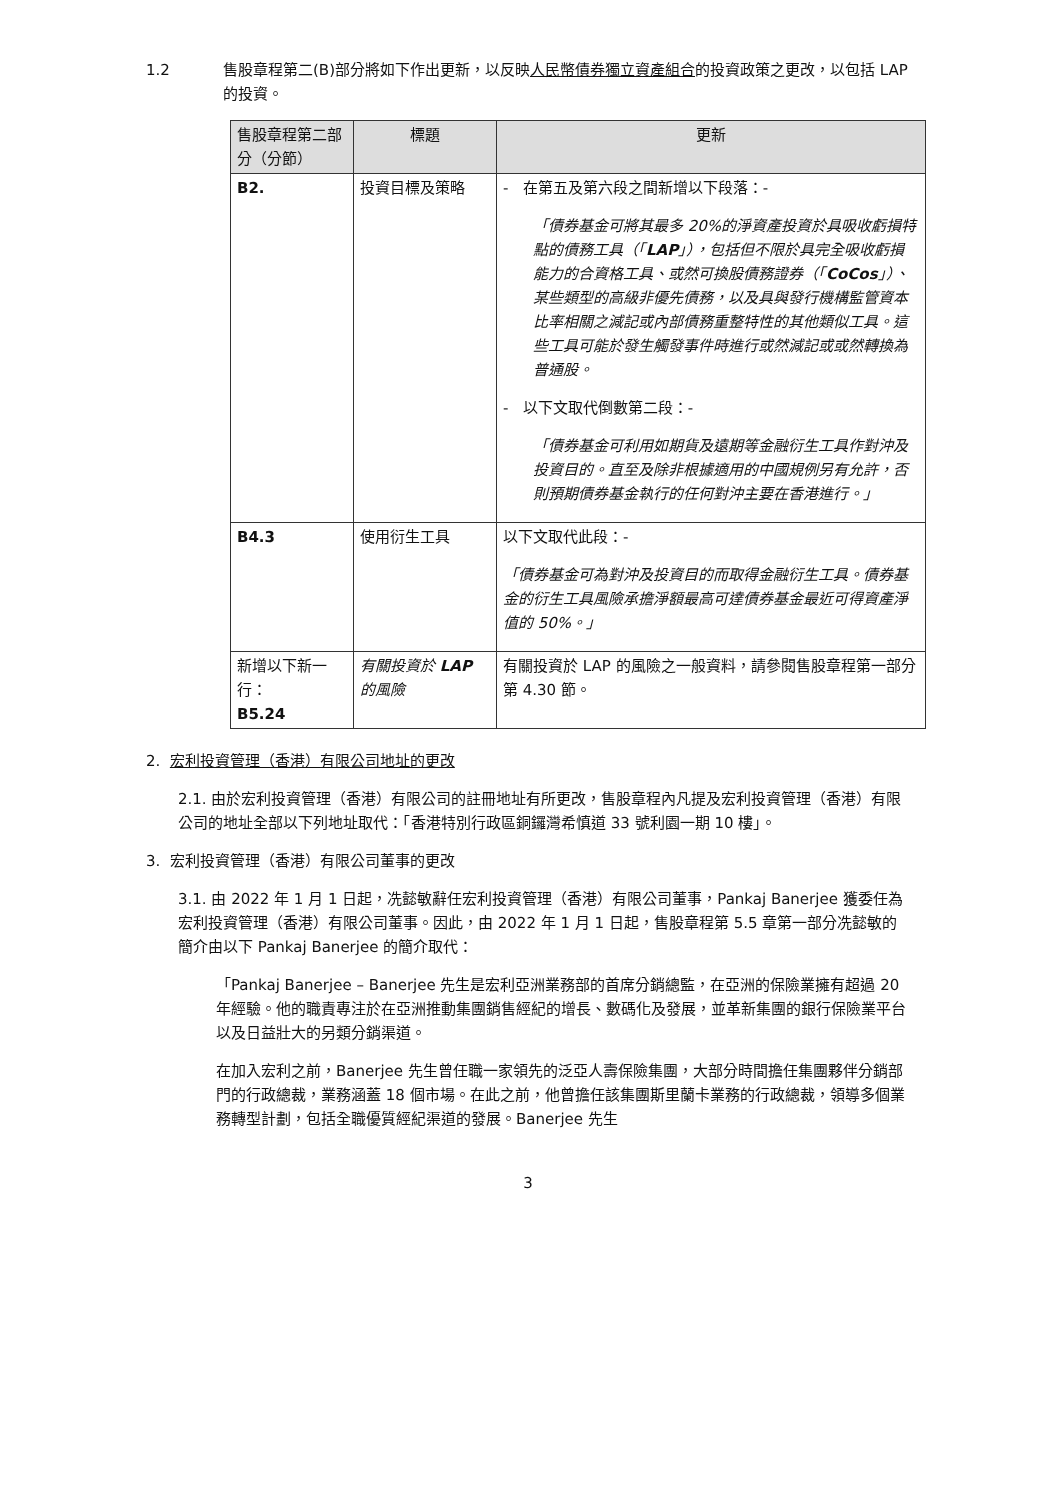1.2 售股章程第二(B)部分將如下作出更新，以反映人民幣債券獨立資產組合的投資政策之更改，以包括 LAP 的投資。
| 售股章程第二部分（分節） | 標題 | 更新 |
| --- | --- | --- |
| B2. | 投資目標及策略 | - 在第五及第六段之間新增以下段落：- 「債券基金可將其最多 20%的淨資產投資於具吸收虧損特點的債務工具（「 LAP 」），包括但不限於具完全吸收虧損能力的合資格工具、或然可換股債務證券（「 CoCos 」）、某些類型的高級非優先債務，以及具與發行機構監管資本比率相關之減記或內部債務重整特性的其他類似工具。這些工具可能於發生觸發事件時進行或然減記或或然轉換為普通股。 - 以下文取代倒數第二段：- 「債券基金可利用如期貨及遠期等金融衍生工具作對沖及投資目的。直至及除非根據適用的中國規例另有允許，否則預期債券基金執行的任何對沖主要在香港進行。」 |
| B4.3 | 使用衍生工具 | 以下文取代此段：- 「債券基金可為對沖及投資目的而取得金融衍生工具。債券基金的衍生工具風險承擔淨額最高可達債券基金最近可得資產淨值的 50%。」 |
| 新增以下新一行： B5.24 | 有關投資於 LAP 的風險 | 有關投資於 LAP 的風險之一般資料，請參閱售股章程第一部分第 4.30 節。 |
2. 宏利投資管理（香港）有限公司地址的更改
2.1. 由於宏利投資管理（香港）有限公司的註冊地址有所更改，售股章程內凡提及宏利投資管理（香港）有限公司的地址全部以下列地址取代：「香港特別行政區銅鑼灣希慎道 33 號利園一期 10 樓」。
3. 宏利投資管理（香港）有限公司董事的更改
3.1. 由 2022 年 1 月 1 日起，冼懿敏辭任宏利投資管理（香港）有限公司董事，Pankaj Banerjee 獲委任為宏利投資管理（香港）有限公司董事。因此，由 2022 年 1 月 1 日起，售股章程第 5.5 章第一部分冼懿敏的簡介由以下 Pankaj Banerjee 的簡介取代：
「Pankaj Banerjee – Banerjee 先生是宏利亞洲業務部的首席分銷總監，在亞洲的保險業擁有超過 20 年經驗。他的職責專注於在亞洲推動集團銷售經紀的增長、數碼化及發展，並革新集團的銀行保險業平台以及日益壯大的另類分銷渠道。
在加入宏利之前，Banerjee 先生曾任職一家領先的泛亞人壽保險集團，大部分時間擔任集團夥伴分銷部門的行政總裁，業務涵蓋 18 個市場。在此之前，他曾擔任該集團斯里蘭卡業務的行政總裁，領導多個業務轉型計劃，包括全職優質經紀渠道的發展。Banerjee 先生
3